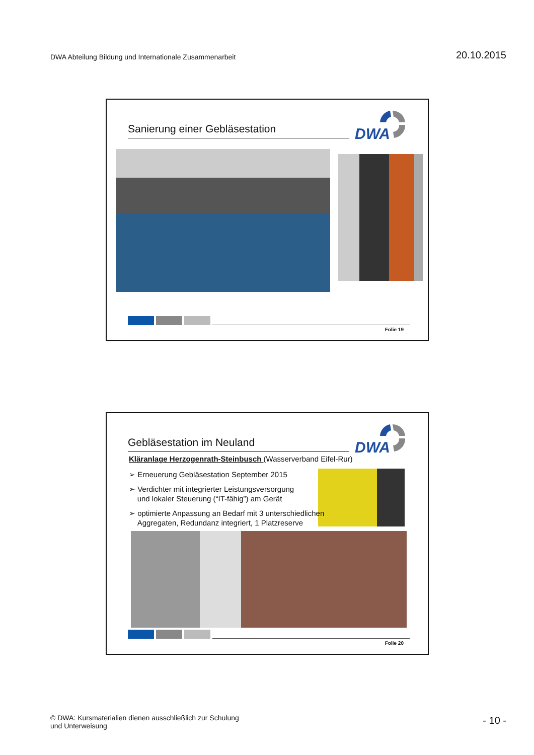DWA Abteilung Bildung und Internationale Zusammenarbeit
20.10.2015
Sanierung einer Gebläsestation
DWA
Folie 19
Gebläsestation im Neuland
DWA
Kläranlage Herzogenrath-Steinbusch (Wasserverband Eifel-Rur)
➢ Erneuerung Gebläsestation September 2015
➢ Verdichter mit integrierter Leistungsversorgung
und lokaler Steuerung (“IT-fähig”) am Gerät
➢ optimierte Anpassung an Bedarf mit 3 unterschiedlichen
Aggregaten, Redundanz integriert, 1 Platzreserve
Folie 20
© DWA: Kursmaterialien dienen ausschließlich zur Schulung
und Unterweisung
- 10 -